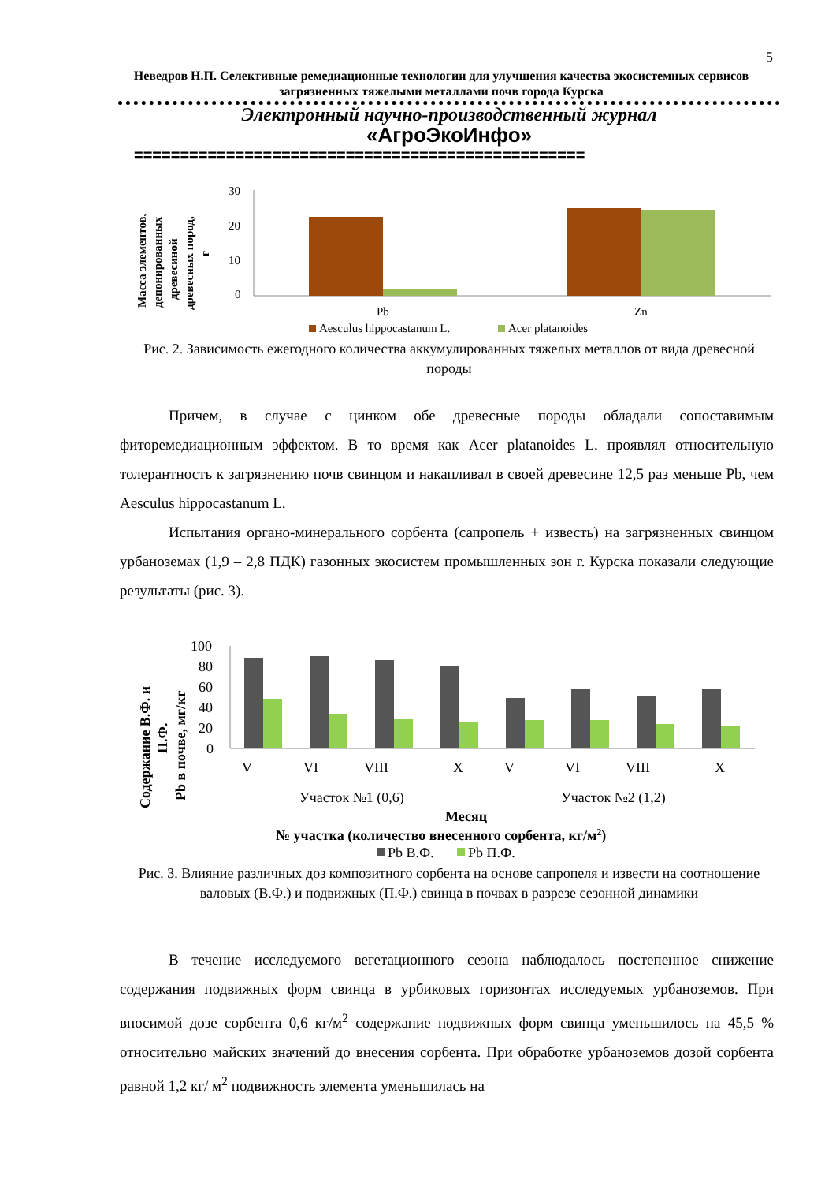5
Неведров Н.П. Селективные ремедиационные технологии для улучшения качества экосистемных сервисов загрязненных тяжелыми металлами почв города Курска
Электронный научно-производственный журнал
«АгроЭкоИнфо»
=================================================
Масса элементов,
депонированных
древесиной
древесных пород,
г
30
20
10
0
Pb
Zn
Aesculus hippocastanum L.
Acer platanoides
Рис. 2. Зависимость ежегодного количества аккумулированных тяжелых металлов от вида древесной породы
Причем, в случае с цинком обе древесные породы обладали сопоставимым фиторемедиационным эффектом. В то время как Acer platanoides L. проявлял относительную толерантность к загрязнению почв свинцом и накапливал в своей древесине 12,5 раз меньше Pb, чем Aesculus hippocastanum L.
Испытания органо-минерального сорбента (сапропель + известь) на загрязненных свинцом урбаноземах (1,9 – 2,8 ПДК) газонных экосистем промышленных зон г. Курска показали следующие результаты (рис. 3).
Содержание В.Ф. и
П.Ф.
Pb в почве, мг/кг
100
80
60
40
20
0
V
VI
VIII
X
V
VI
VIII
X
Участок №1 (0,6)
Участок №2 (1,2)
Месяц
№ участка (количество внесенного сорбента, кг/м2)
Pb В.Ф.
Pb П.Ф.
Рис. 3. Влияние различных доз композитного сорбента на основе сапропеля и извести на соотношение валовых (В.Ф.) и подвижных (П.Ф.) свинца в почвах в разрезе сезонной динамики
В течение исследуемого вегетационного сезона наблюдалось постепенное снижение содержания подвижных форм свинца в урбиковых горизонтах исследуемых урбаноземов. При вносимой дозе сорбента 0,6 кг/м<sup>2</sup> содержание подвижных форм свинца уменьшилось на 45,5 % относительно майских значений до внесения сорбента. При обработке урбаноземов дозой сорбента равной 1,2 кг/ м<sup>2</sup> подвижность элемента уменьшилась на